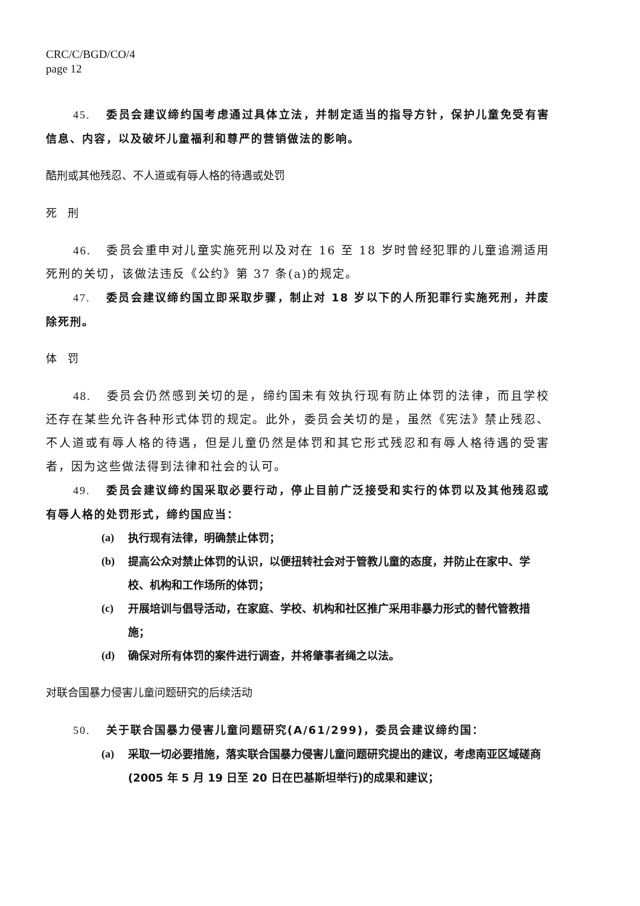CRC/C/BGD/CO/4
page 12
45. 委员会建议缔约国考虑通过具体立法，并制定适当的指导方针，保护儿童免受有害信息、内容，以及破坏儿童福利和尊严的营销做法的影响。
酷刑或其他残忍、不人道或有辱人格的待遇或处罚
死　刑
46. 委员会重申对儿童实施死刑以及对在 16 至 18 岁时曾经犯罪的儿童追溯适用死刑的关切，该做法违反《公约》第 37 条(a)的规定。
47. 委员会建议缔约国立即采取步骤，制止对 18 岁以下的人所犯罪行实施死刑，并废除死刑。
体　罚
48. 委员会仍然感到关切的是，缔约国未有效执行现有防止体罚的法律，而且学校还存在某些允许各种形式体罚的规定。此外，委员会关切的是，虽然《宪法》禁止残忍、不人道或有辱人格的待遇，但是儿童仍然是体罚和其它形式残忍和有辱人格待遇的受害者，因为这些做法得到法律和社会的认可。
49. 委员会建议缔约国采取必要行动，停止目前广泛接受和实行的体罚以及其他残忍或有辱人格的处罚形式，缔约国应当：
(a) 执行现有法律，明确禁止体罚；
(b) 提高公众对禁止体罚的认识，以便扭转社会对于管教儿童的态度，并防止在家中、学校、机构和工作场所的体罚；
(c) 开展培训与倡导活动，在家庭、学校、机构和社区推广采用非暴力形式的替代管教措施；
(d) 确保对所有体罚的案件进行调查，并将肇事者绳之以法。
对联合国暴力侵害儿童问题研究的后续活动
50. 关于联合国暴力侵害儿童问题研究(A/61/299)，委员会建议缔约国：
(a) 采取一切必要措施，落实联合国暴力侵害儿童问题研究提出的建议，考虑南亚区域磋商(2005 年 5 月 19 日至 20 日在巴基斯坦举行)的成果和建议；